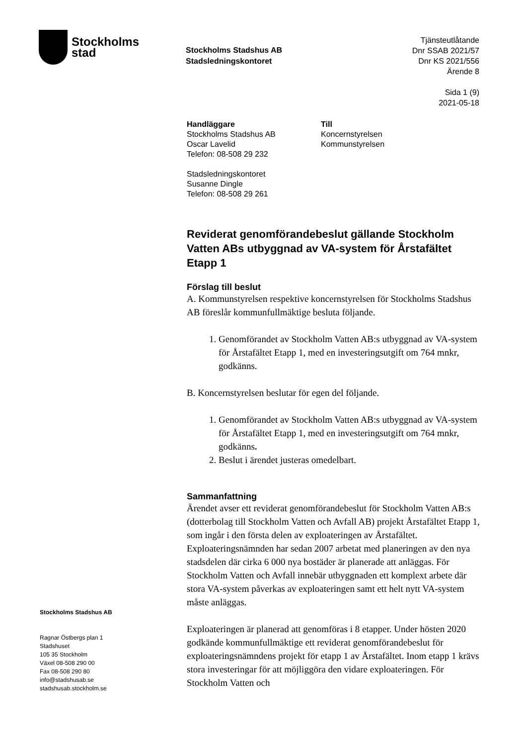Stockholms
stad
Stockholms Stadshus AB
Stadsledningskontoret
Tjänsteutlåtande
Dnr SSAB 2021/57
Dnr KS 2021/556
Ärende 8
Sida 1 (9)
2021-05-18
Handläggare
Stockholms Stadshus AB
Oscar Lavelid
Telefon: 08-508 29 232
Stadsledningskontoret
Susanne Dingle
Telefon: 08-508 29 261
Till
Koncernstyrelsen
Kommunstyrelsen
Reviderat genomförandebeslut gällande Stockholm Vatten ABs utbyggnad av VA-system för Årstafältet Etapp 1
Förslag till beslut
A. Kommunstyrelsen respektive koncernstyrelsen för Stockholms Stadshus AB föreslår kommunfullmäktige besluta följande.
1. Genomförandet av Stockholm Vatten AB:s utbyggnad av VA-system för Årstafältet Etapp 1, med en investeringsutgift om 764 mnkr, godkänns.
B. Koncernstyrelsen beslutar för egen del följande.
1. Genomförandet av Stockholm Vatten AB:s utbyggnad av VA-system för Årstafältet Etapp 1, med en investeringsutgift om 764 mnkr, godkänns.
2. Beslut i ärendet justeras omedelbart.
Sammanfattning
Ärendet avser ett reviderat genomförandebeslut för Stockholm Vatten AB:s (dotterbolag till Stockholm Vatten och Avfall AB) projekt Årstafältet Etapp 1, som ingår i den första delen av exploateringen av Årstafältet. Exploateringsnämnden har sedan 2007 arbetat med planeringen av den nya stadsdelen där cirka 6 000 nya bostäder är planerade att anläggas. För Stockholm Vatten och Avfall innebär utbyggnaden ett komplext arbete där stora VA-system påverkas av exploateringen samt ett helt nytt VA-system måste anläggas.
Exploateringen är planerad att genomföras i 8 etapper. Under hösten 2020 godkände kommunfullmäktige ett reviderat genomförandebeslut för exploateringsnämndens projekt för etapp 1 av Årstafältet. Inom etapp 1 krävs stora investeringar för att möjliggöra den vidare exploateringen. För Stockholm Vatten och
Stockholms Stadshus AB
Ragnar Östbergs plan 1
Stadshuset
105 35 Stockholm
Växel 08-508 290 00
Fax 08-508 290 80
info@stadshusab.se
stadshusab.stockholm.se